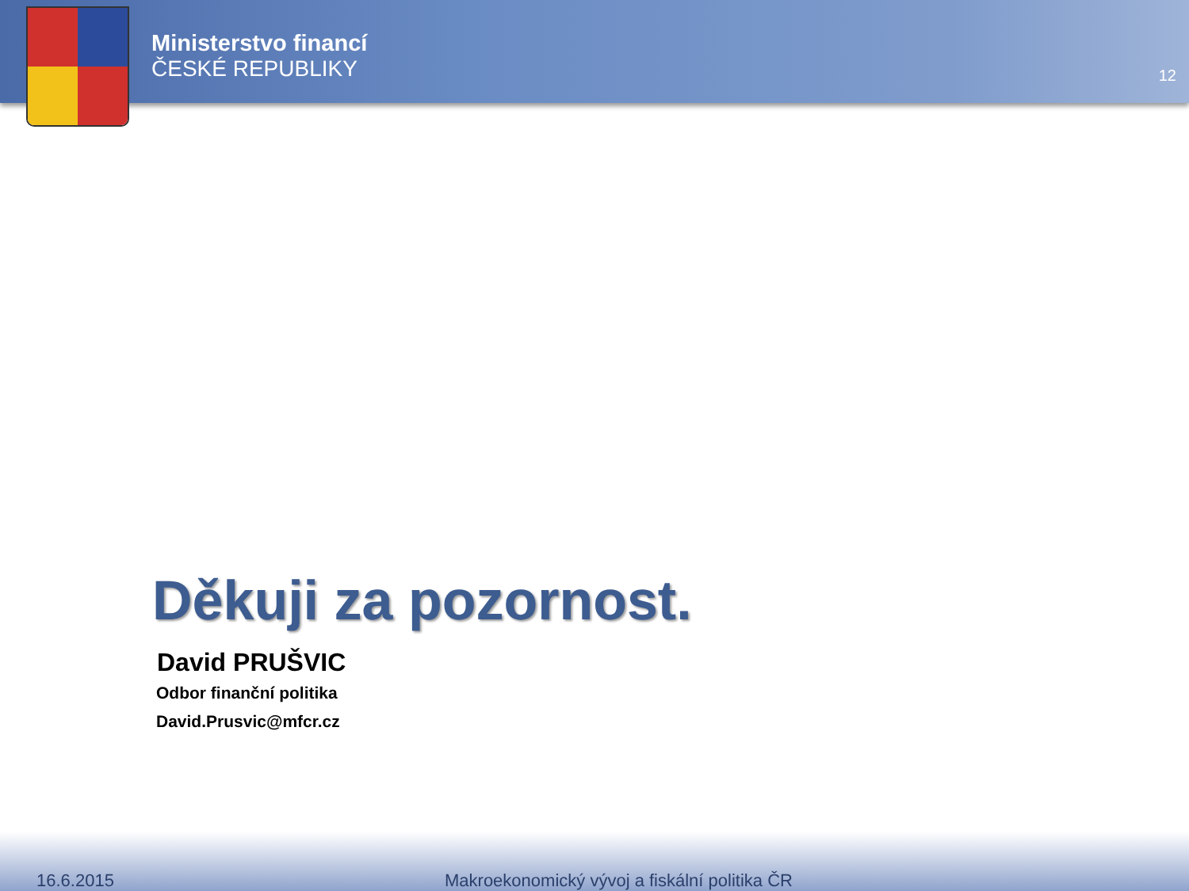Ministerstvo financí
ČESKÉ REPUBLIKY
12
Děkuji za pozornost.
David PRUŠVIC
Odbor finanční politika
David.Prusvic@mfcr.cz
16.6.2015 Makroekonomický vývoj a fiskální politika ČR